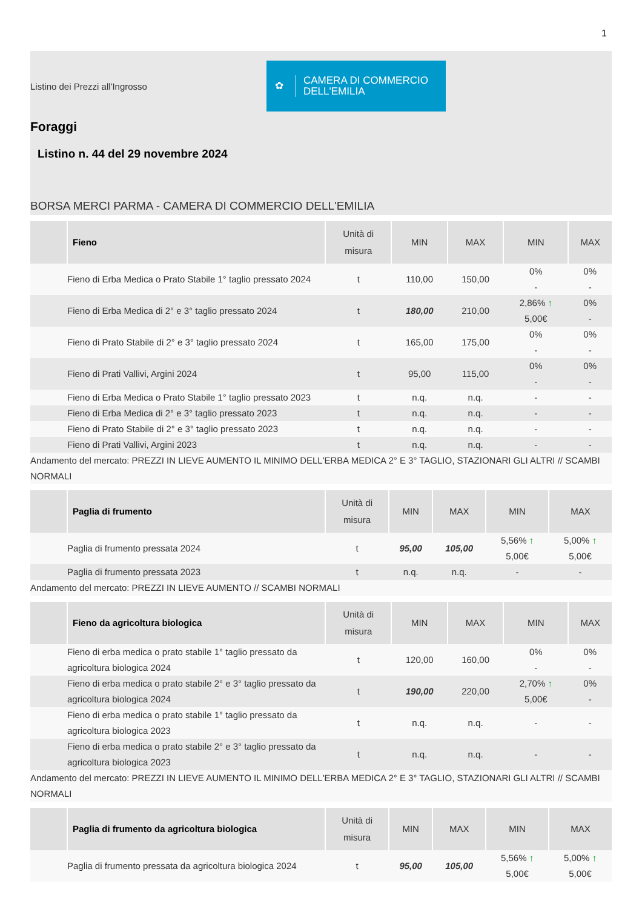1
Listino dei Prezzi all'Ingrosso
✿ CAMERA DI COMMERCIO
DELL'EMILIA
Foraggi
Listino n. 44 del 29 novembre 2024
BORSA MERCI PARMA - CAMERA DI COMMERCIO DELL'EMILIA
| | Fieno | Unità di misura | MIN | MAX | MIN | MAX |
| --- | --- | --- | --- | --- | --- | --- |
| | Fieno di Erba Medica o Prato Stabile 1° taglio pressato 2024 | t | 110,00 | 150,00 | 0% - | 0% - |
| | Fieno di Erba Medica di 2° e 3° taglio pressato 2024 | t | 180,00 | 210,00 | 2,86% ↑ 5,00€ | 0% - |
| | Fieno di Prato Stabile di 2° e 3° taglio pressato 2024 | t | 165,00 | 175,00 | 0% - | 0% - |
| | Fieno di Prati Vallivi, Argini 2024 | t | 95,00 | 115,00 | 0% - | 0% - |
| | Fieno di Erba Medica o Prato Stabile 1° taglio pressato 2023 | t | n.q. | n.q. | - | - |
| | Fieno di Erba Medica di 2° e 3° taglio pressato 2023 | t | n.q. | n.q. | - | - |
| | Fieno di Prato Stabile di 2° e 3° taglio pressato 2023 | t | n.q. | n.q. | - | - |
| | Fieno di Prati Vallivi, Argini 2023 | t | n.q. | n.q. | - | - |
| Andamento del mercato: PREZZI IN LIEVE AUMENTO IL MINIMO DELL'ERBA MEDICA 2° E 3° TAGLIO, STAZIONARI GLI ALTRI // SCAMBI NORMALI | | | | | | |
| | Paglia di frumento | Unità di misura | MIN | MAX | MIN | MAX |
| --- | --- | --- | --- | --- | --- | --- |
| | Paglia di frumento pressata 2024 | t | 95,00 | 105,00 | 5,56% ↑ 5,00€ | 5,00% ↑ 5,00€ |
| | Paglia di frumento pressata 2023 | t | n.q. | n.q. | - | - |
| Andamento del mercato: PREZZI IN LIEVE AUMENTO // SCAMBI NORMALI | | | | | | |
| | Fieno da agricoltura biologica | Unità di misura | MIN | MAX | MIN | MAX |
| --- | --- | --- | --- | --- | --- | --- |
| | Fieno di erba medica o prato stabile 1° taglio pressato da agricoltura biologica 2024 | t | 120,00 | 160,00 | 0% - | 0% - |
| | Fieno di erba medica o prato stabile 2° e 3° taglio pressato da agricoltura biologica 2024 | t | 190,00 | 220,00 | 2,70% ↑ 5,00€ | 0% - |
| | Fieno di erba medica o prato stabile 1° taglio pressato da agricoltura biologica 2023 | t | n.q. | n.q. | - | - |
| | Fieno di erba medica o prato stabile 2° e 3° taglio pressato da agricoltura biologica 2023 | t | n.q. | n.q. | - | - |
| Andamento del mercato: PREZZI IN LIEVE AUMENTO IL MINIMO DELL'ERBA MEDICA 2° E 3° TAGLIO, STAZIONARI GLI ALTRI // SCAMBI NORMALI | | | | | | |
| | Paglia di frumento da agricoltura biologica | Unità di misura | MIN | MAX | MIN | MAX |
| --- | --- | --- | --- | --- | --- | --- |
| | Paglia di frumento pressata da agricoltura biologica 2024 | t | 95,00 | 105,00 | 5,56% ↑ 5,00€ | 5,00% ↑ 5,00€ |